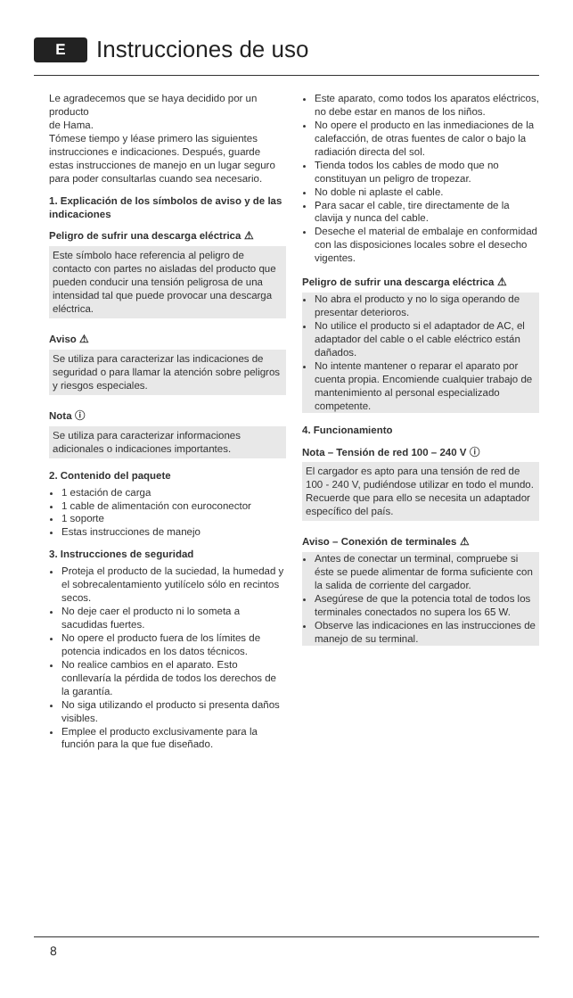E Instrucciones de uso
Le agradecemos que se haya decidido por un producto
de Hama.
Tómese tiempo y léase primero las siguientes instrucciones e indicaciones. Después, guarde estas instrucciones de manejo en un lugar seguro para poder consultarlas cuando sea necesario.
1. Explicación de los símbolos de aviso y de las indicaciones
Peligro de sufrir una descarga eléctrica ⚠
Este símbolo hace referencia al peligro de contacto con partes no aisladas del producto que pueden conducir una tensión peligrosa de una intensidad tal que puede provocar una descarga eléctrica.
Aviso ⚠
Se utiliza para caracterizar las indicaciones de seguridad o para llamar la atención sobre peligros y riesgos especiales.
Nota ⓘ
Se utiliza para caracterizar informaciones adicionales o indicaciones importantes.
2. Contenido del paquete
1 estación de carga
1 cable de alimentación con euroconector
1 soporte
Estas instrucciones de manejo
3. Instrucciones de seguridad
Proteja el producto de la suciedad, la humedad y el sobrecalentamiento yutilícelo sólo en recintos secos.
No deje caer el producto ni lo someta a sacudidas fuertes.
No opere el producto fuera de los límites de potencia indicados en los datos técnicos.
No realice cambios en el aparato. Esto conllevaría la pérdida de todos los derechos de la garantía.
No siga utilizando el producto si presenta daños visibles.
Emplee el producto exclusivamente para la función para la que fue diseñado.
Este aparato, como todos los aparatos eléctricos, no debe estar en manos de los niños.
No opere el producto en las inmediaciones de la calefacción, de otras fuentes de calor o bajo la radiación directa del sol.
Tienda todos los cables de modo que no constituyan un peligro de tropezar.
No doble ni aplaste el cable.
Para sacar el cable, tire directamente de la clavija y nunca del cable.
Deseche el material de embalaje en conformidad con las disposiciones locales sobre el desecho vigentes.
Peligro de sufrir una descarga eléctrica ⚠
No abra el producto y no lo siga operando de presentar deterioros.
No utilice el producto si el adaptador de AC, el adaptador del cable o el cable eléctrico están dañados.
No intente mantener o reparar el aparato por cuenta propia. Encomiende cualquier trabajo de mantenimiento al personal especializado competente.
4. Funcionamiento
Nota – Tensión de red 100 – 240 V ⓘ
El cargador es apto para una tensión de red de 100 - 240 V, pudiéndose utilizar en todo el mundo. Recuerde que para ello se necesita un adaptador específico del país.
Aviso – Conexión de terminales ⚠
Antes de conectar un terminal, compruebe si éste se puede alimentar de forma suficiente con la salida de corriente del cargador.
Asegúrese de que la potencia total de todos los terminales conectados no supera los 65 W.
Observe las indicaciones en las instrucciones de manejo de su terminal.
8